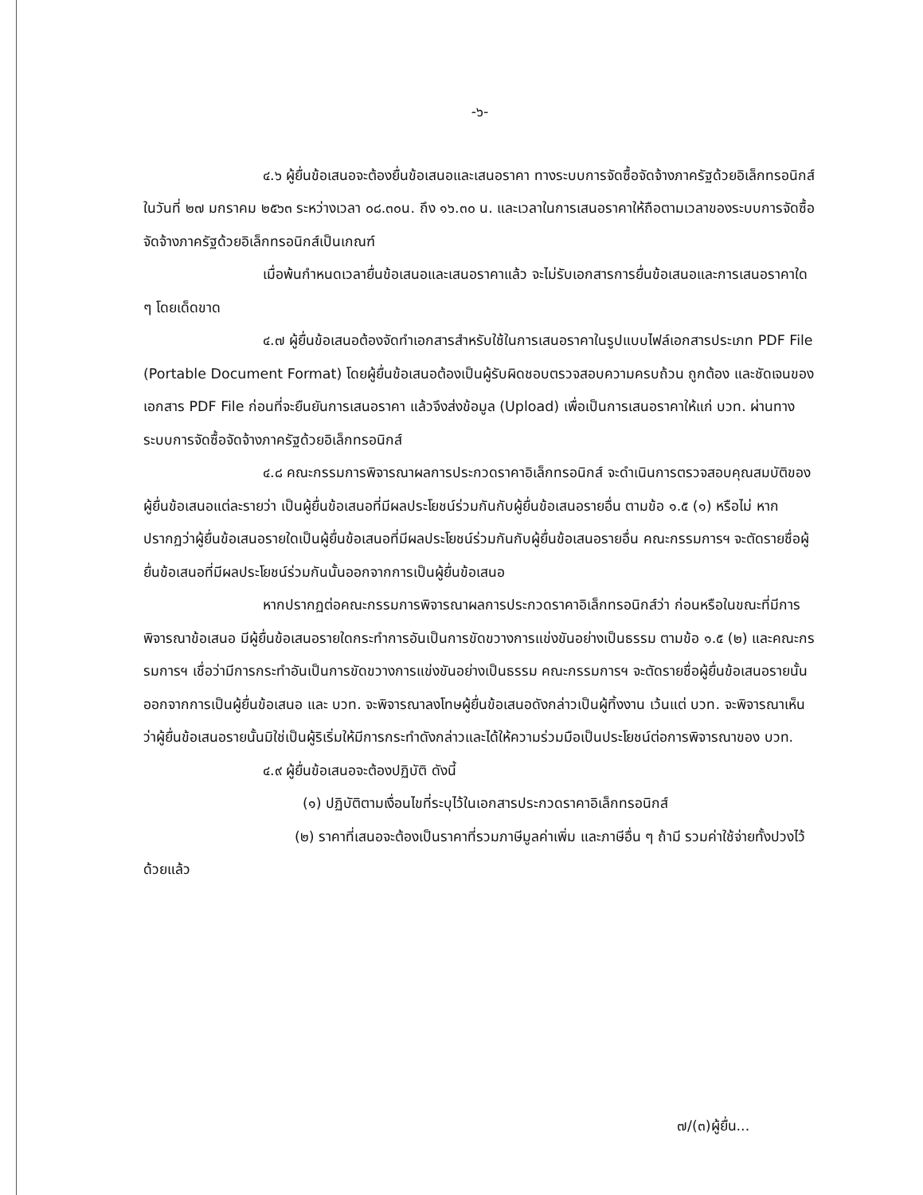-๖-
๔.๖ ผู้ยื่นข้อเสนอจะต้องยื่นข้อเสนอและเสนอราคา ทางระบบการจัดซื้อจัดจ้างภาครัฐด้วยอิเล็กทรอนิกส์ ในวันที่ ๒๗ มกราคม ๒๕๖๓ ระหว่างเวลา ๐๘.๓๐น. ถึง ๑๖.๓๐ น. และเวลาในการเสนอราคาให้ถือตามเวลาของระบบการจัดซื้อจัดจ้างภาครัฐด้วยอิเล็กทรอนิกส์เป็นเกณฑ์
เมื่อพ้นกำหนดเวลายื่นข้อเสนอและเสนอราคาแล้ว จะไม่รับเอกสารการยื่นข้อเสนอและการเสนอราคาใด ๆ โดยเด็ดขาด
๔.๗ ผู้ยื่นข้อเสนอต้องจัดทำเอกสารสำหรับใช้ในการเสนอราคาในรูปแบบไฟล์เอกสารประเภท PDF File (Portable Document Format) โดยผู้ยื่นข้อเสนอต้องเป็นผู้รับผิดชอบตรวจสอบความครบถ้วน ถูกต้อง และชัดเจนของเอกสาร PDF File ก่อนที่จะยืนยันการเสนอราคา แล้วจึงส่งข้อมูล (Upload) เพื่อเป็นการเสนอราคาให้แก่ บวท. ผ่านทางระบบการจัดซื้อจัดจ้างภาครัฐด้วยอิเล็กทรอนิกส์
๔.๘ คณะกรรมการพิจารณาผลการประกวดราคาอิเล็กทรอนิกส์ จะดำเนินการตรวจสอบคุณสมบัติของผู้ยื่นข้อเสนอแต่ละรายว่า เป็นผู้ยื่นข้อเสนอที่มีผลประโยชน์ร่วมกันกับผู้ยื่นข้อเสนอรายอื่น ตามข้อ ๑.๕ (๑) หรือไม่ หากปรากฏว่าผู้ยื่นข้อเสนอรายใดเป็นผู้ยื่นข้อเสนอที่มีผลประโยชน์ร่วมกันกับผู้ยื่นข้อเสนอรายอื่น คณะกรรมการฯ จะตัดรายชื่อผู้ยื่นข้อเสนอที่มีผลประโยชน์ร่วมกันนั้นออกจากการเป็นผู้ยื่นข้อเสนอ
หากปรากฏต่อคณะกรรมการพิจารณาผลการประกวดราคาอิเล็กทรอนิกส์ว่า ก่อนหรือในขณะที่มีการพิจารณาข้อเสนอ มีผู้ยื่นข้อเสนอรายใดกระทำการอันเป็นการขัดขวางการแข่งขันอย่างเป็นธรรม ตามข้อ ๑.๕ (๒) และคณะกรรมการฯ เชื่อว่ามีการกระทำอันเป็นการขัดขวางการแข่งขันอย่างเป็นธรรม คณะกรรมการฯ จะตัดรายชื่อผู้ยื่นข้อเสนอรายนั้นออกจากการเป็นผู้ยื่นข้อเสนอ และ บวท. จะพิจารณาลงโทษผู้ยื่นข้อเสนอดังกล่าวเป็นผู้ทิ้งงาน เว้นแต่ บวท. จะพิจารณาเห็นว่าผู้ยื่นข้อเสนอรายนั้นมิใช่เป็นผู้ริเริ่มให้มีการกระทำดังกล่าวและได้ให้ความร่วมมือเป็นประโยชน์ต่อการพิจารณาของ บวท.
๔.๙ ผู้ยื่นข้อเสนอจะต้องปฏิบัติ ดังนี้
(๑) ปฏิบัติตามเงื่อนไขที่ระบุไว้ในเอกสารประกวดราคาอิเล็กทรอนิกส์
(๒) ราคาที่เสนอจะต้องเป็นราคาที่รวมภาษีมูลค่าเพิ่ม และภาษีอื่น ๆ ถ้ามี รวมค่าใช้จ่ายทั้งปวงไว้ด้วยแล้ว
๗/(๓)ผู้ยื่น...